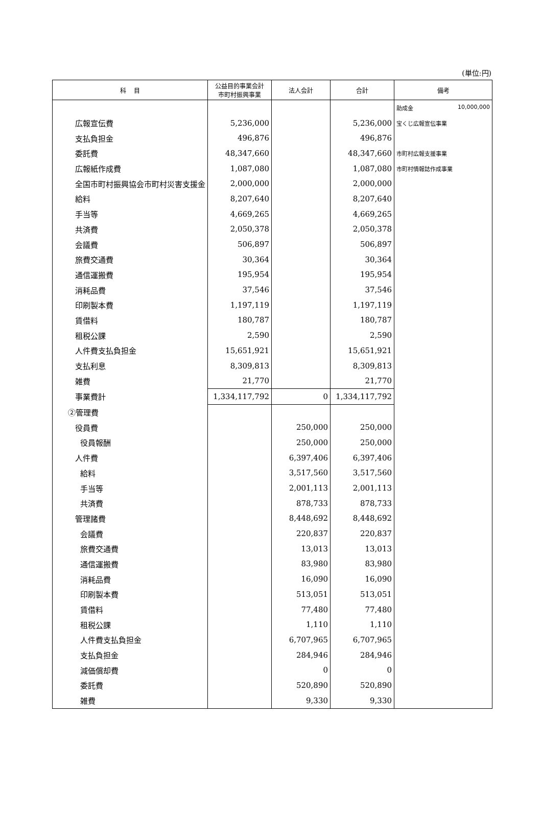(単位:円)
| 科 目 | 公益目的事業会計 市町村振興事業 | 法人会計 | 合計 | 備考 |
| --- | --- | --- | --- | --- |
| | | | | 助成金 10,000,000 |
| 広報宣伝費 | 5,236,000 | | 5,236,000 | 宝くじ広報宣伝事業 |
| 支払負担金 | 496,876 | | 496,876 | |
| 委託費 | 48,347,660 | | 48,347,660 | 市町村広報支援事業 |
| 広報紙作成費 | 1,087,080 | | 1,087,080 | 市町村情報誌作成事業 |
| 全国市町村振興協会市町村災害支援金 | 2,000,000 | | 2,000,000 | |
| 給料 | 8,207,640 | | 8,207,640 | |
| 手当等 | 4,669,265 | | 4,669,265 | |
| 共済費 | 2,050,378 | | 2,050,378 | |
| 会議費 | 506,897 | | 506,897 | |
| 旅費交通費 | 30,364 | | 30,364 | |
| 通信運搬費 | 195,954 | | 195,954 | |
| 消耗品費 | 37,546 | | 37,546 | |
| 印刷製本費 | 1,197,119 | | 1,197,119 | |
| 賃借料 | 180,787 | | 180,787 | |
| 租税公課 | 2,590 | | 2,590 | |
| 人件費支払負担金 | 15,651,921 | | 15,651,921 | |
| 支払利息 | 8,309,813 | | 8,309,813 | |
| 雑費 | 21,770 | | 21,770 | |
| 事業費計 | 1,334,117,792 | 0 | 1,334,117,792 | |
| ②管理費 | | | | |
| 役員費 | | 250,000 | 250,000 | |
| 役員報酬 | | 250,000 | 250,000 | |
| 人件費 | | 6,397,406 | 6,397,406 | |
| 給料 | | 3,517,560 | 3,517,560 | |
| 手当等 | | 2,001,113 | 2,001,113 | |
| 共済費 | | 878,733 | 878,733 | |
| 管理諸費 | | 8,448,692 | 8,448,692 | |
| 会議費 | | 220,837 | 220,837 | |
| 旅費交通費 | | 13,013 | 13,013 | |
| 通信運搬費 | | 83,980 | 83,980 | |
| 消耗品費 | | 16,090 | 16,090 | |
| 印刷製本費 | | 513,051 | 513,051 | |
| 賃借料 | | 77,480 | 77,480 | |
| 租税公課 | | 1,110 | 1,110 | |
| 人件費支払負担金 | | 6,707,965 | 6,707,965 | |
| 支払負担金 | | 284,946 | 284,946 | |
| 減価償却費 | | 0 | 0 | |
| 委託費 | | 520,890 | 520,890 | |
| 雑費 | | 9,330 | 9,330 | |